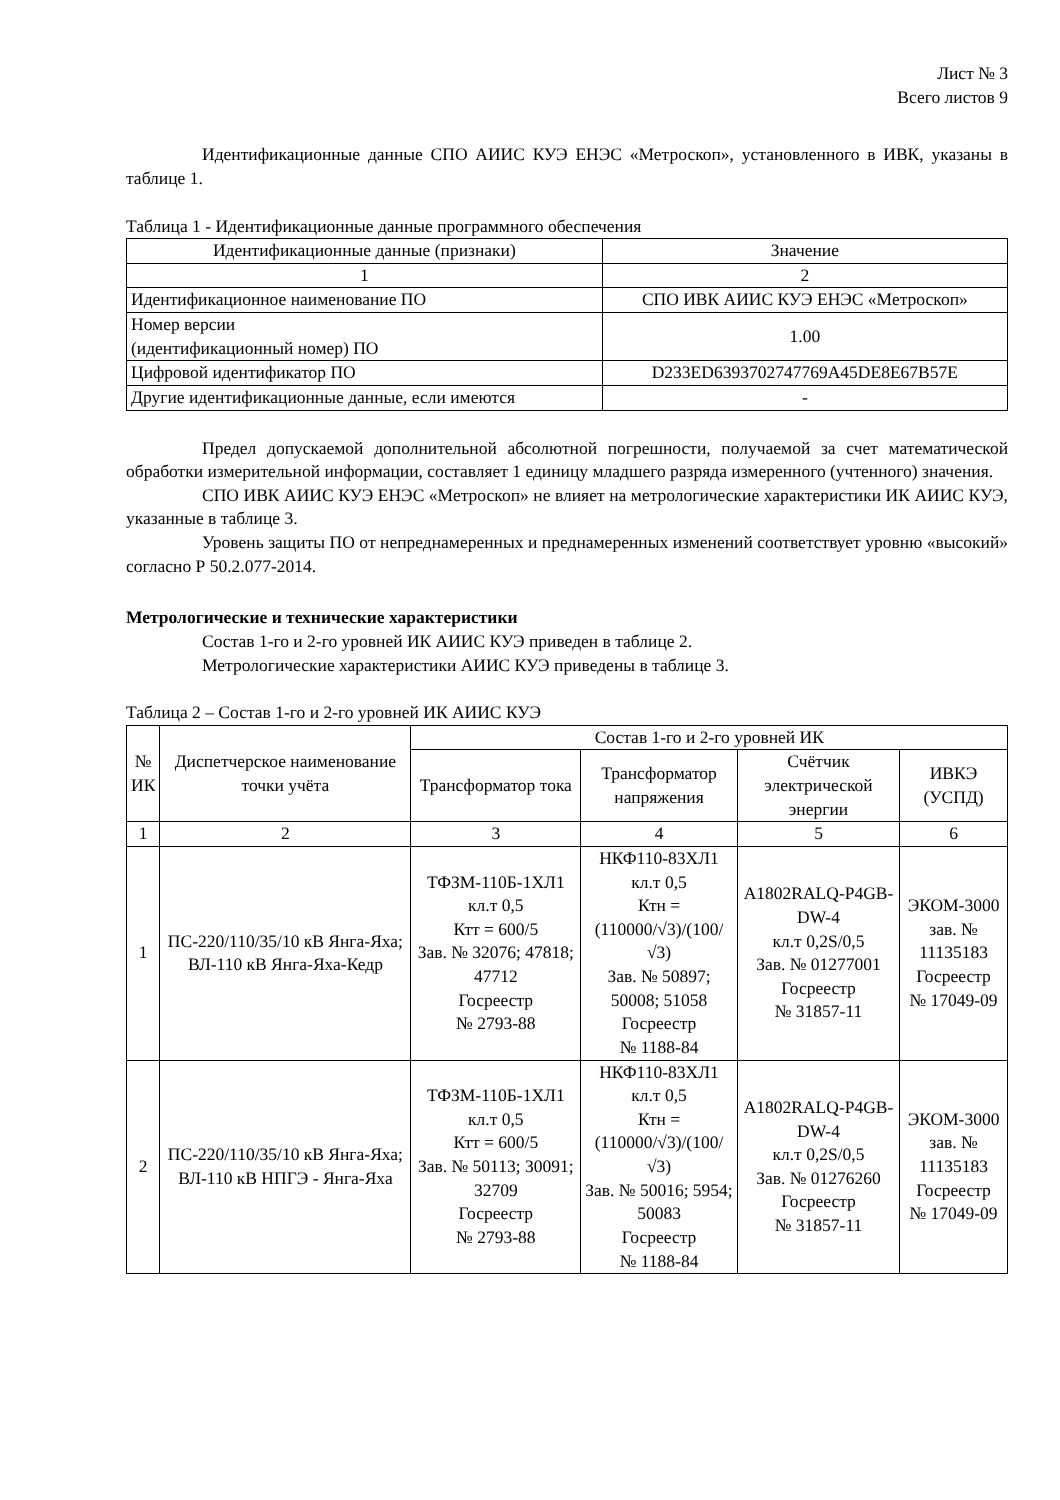Лист № 3
Всего листов 9
Идентификационные данные СПО АИИС КУЭ ЕНЭС «Метроскоп», установленного в ИВК, указаны в таблице 1.
Таблица 1 - Идентификационные данные программного обеспечения
| Идентификационные данные (признаки) | Значение |
| --- | --- |
| 1 | 2 |
| Идентификационное наименование ПО | СПО ИВК АИИС КУЭ ЕНЭС «Метроскоп» |
| Номер версии (идентификационный номер) ПО | 1.00 |
| Цифровой идентификатор ПО | D233ED6393702747769A45DE8E67B57E |
| Другие идентификационные данные, если имеются | - |
Предел допускаемой дополнительной абсолютной погрешности, получаемой за счет математической обработки измерительной информации, составляет 1 единицу младшего разряда измеренного (учтенного) значения.
СПО ИВК АИИС КУЭ ЕНЭС «Метроскоп» не влияет на метрологические характеристики ИК АИИС КУЭ, указанные в таблице 3.
Уровень защиты ПО от непреднамеренных и преднамеренных изменений соответствует уровню «высокий» согласно Р 50.2.077-2014.
Метрологические и технические характеристики
Состав 1-го и 2-го уровней ИК АИИС КУЭ приведен в таблице 2.
Метрологические характеристики АИИС КУЭ приведены в таблице 3.
Таблица 2 – Состав 1-го и 2-го уровней ИК АИИС КУЭ
| № ИК | Диспетчерское наименование точки учёта | Состав 1-го и 2-го уровней ИК | | | |
| --- | --- | --- | --- | --- | --- |
| | | Трансформатор тока | Трансформатор напряжения | Счётчик электрической энергии | ИВКЭ (УСПД) |
| 1 | 2 | 3 | 4 | 5 | 6 |
| 1 | ПС-220/110/35/10 кВ Янга-Яха; ВЛ-110 кВ Янга-Яха-Кедр | ТФЗМ-110Б-1ХЛ1 кл.т 0,5 Ктт = 600/5 Зав. № 32076; 47818; 47712 Госреестр № 2793-88 | НКФ110-83ХЛ1 кл.т 0,5 Ктн = (110000/√3)/(100/√3) Зав. № 50897; 50008; 51058 Госреестр № 1188-84 | A1802RALQ-P4GB-DW-4 кл.т 0,2S/0,5 Зав. № 01277001 Госреестр № 31857-11 | ЭКОМ-3000 зав. № 11135183 Госреестр № 17049-09 |
| 2 | ПС-220/110/35/10 кВ Янга-Яха; ВЛ-110 кВ НПГЭ - Янга-Яха | ТФЗМ-110Б-1ХЛ1 кл.т 0,5 Ктт = 600/5 Зав. № 50113; 30091; 32709 Госреестр № 2793-88 | НКФ110-83ХЛ1 кл.т 0,5 Ктн = (110000/√3)/(100/√3) Зав. № 50016; 5954; 50083 Госреестр № 1188-84 | A1802RALQ-P4GB-DW-4 кл.т 0,2S/0,5 Зав. № 01276260 Госреестр № 31857-11 | ЭКОМ-3000 зав. № 11135183 Госреестр № 17049-09 |